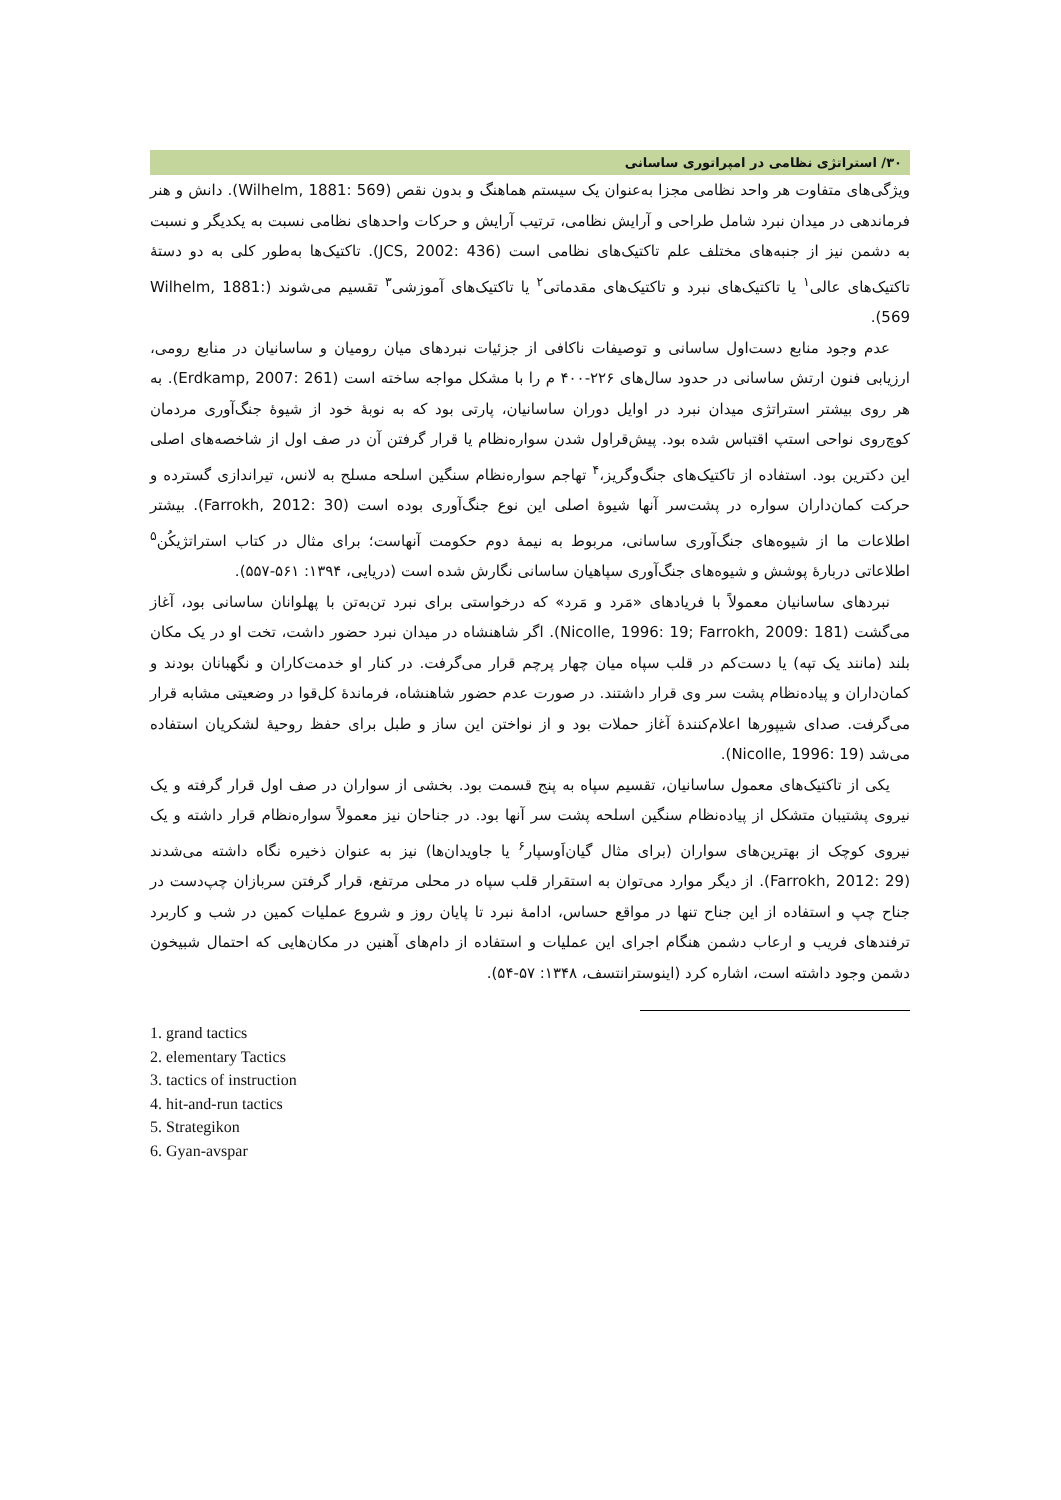۳۰/ استراتژی نظامی در امپراتوری ساسانی
ویژگی‌های متفاوت هر واحد نظامی مجزا به‌عنوان یک سیستم هماهنگ و بدون نقص (Wilhelm, 1881: 569). دانش و هنر فرماندهی در میدان نبرد شامل طراحی و آرایش نظامی، ترتیب آرایش و حرکات واحدهای نظامی نسبت به یکدیگر و نسبت به دشمن نیز از جنبه‌های مختلف علم تاکتیک‌های نظامی است (JCS, 2002: 436). تاکتیک‌ها به‌طور کلی به دو دستهٔ تاکتیک‌های عالی<sup>۱</sup> یا تاکتیک‌های نبرد و تاکتیک‌های مقدماتی<sup>۲</sup> یا تاکتیک‌های آموزشی<sup>۳</sup> تقسیم می‌شوند (Wilhelm, 1881: 569).
عدم وجود منابع دست‌اول ساسانی و توصیفات ناکافی از جزئیات نبردهای میان رومیان و ساسانیان در منابع رومی، ارزیابی فنون ارتش ساسانی در حدود سال‌های ۲۲۶-۴۰۰ م را با مشکل مواجه ساخته است (Erdkamp, 2007: 261). به هر روی بیشتر استراتژی میدان نبرد در اوایل دوران ساسانیان، پارتی بود که به نوبهٔ خود از شیوهٔ جنگ‌آوری مردمان کوچ‌روی نواحی استپ اقتباس شده بود. پیش‌قراول شدن سواره‌نظام یا قرار گرفتن آن در صف اول از شاخصه‌های اصلی این دکترین بود. استفاده از تاکتیک‌های جنگ‌وگریز،<sup>۴</sup> تهاجم سواره‌نظام سنگین اسلحه مسلح به لانس، تیراندازی گسترده و حرکت کمان‌داران سواره در پشت‌سر آنها شیوهٔ اصلی این نوع جنگ‌آوری بوده است (Farrokh, 2012: 30). بیشتر اطلاعات ما از شیوه‌های جنگ‌آوری ساسانی، مربوط به نیمهٔ دوم حکومت آنهاست؛ برای مثال در کتاب استراتژیکُن<sup>۵</sup> اطلاعاتی دربارهٔ پوشش و شیوه‌های جنگ‌آوری سپاهیان ساسانی نگارش شده است (دریایی، ۱۳۹۴: ۵۶۱-۵۵۷).
نبردهای ساسانیان معمولاً با فریادهای «مَرد و مَرد» که درخواستی برای نبرد تن‌به‌تن با پهلوانان ساسانی بود، آغاز می‌گشت (Nicolle, 1996: 19; Farrokh, 2009: 181). اگر شاهنشاه در میدان نبرد حضور داشت، تخت او در یک مکان بلند (مانند یک تپه) یا دست‌کم در قلب سپاه میان چهار پرچم قرار می‌گرفت. در کنار او خدمت‌کاران و نگهبانان بودند و کمان‌داران و پیاده‌نظام پشت سر وی قرار داشتند. در صورت عدم حضور شاهنشاه، فرماندهٔ کل‌قوا در وضعیتی مشابه قرار می‌گرفت. صدای شیپورها اعلام‌کنندهٔ آغاز حملات بود و از نواختن این ساز و طبل برای حفظ روحیهٔ لشکریان استفاده می‌شد (Nicolle, 1996: 19).
یکی از تاکتیک‌های معمول ساسانیان، تقسیم سپاه به پنج قسمت بود. بخشی از سواران در صف اول قرار گرفته و یک نیروی پشتیبان متشکل از پیاده‌نظام سنگین اسلحه پشت سر آنها بود. در جناحان نیز معمولاً سواره‌نظام قرار داشته و یک نیروی کوچک از بهترین‌های سواران (برای مثال گیان‌اَوسپار<sup>۶</sup> یا جاویدان‌ها) نیز به عنوان ذخیره نگاه داشته می‌شدند (Farrokh, 2012: 29). از دیگر موارد می‌توان به استقرار قلب سپاه در محلی مرتفع، قرار گرفتن سربازان چپ‌دست در جناح چپ و استفاده از این جناح تنها در مواقع حساس، ادامهٔ نبرد تا پایان روز و شروع عملیات کمین در شب و کاربرد ترفندهای فریب و ارعاب دشمن هنگام اجرای این عملیات و استفاده از دام‌های آهنین در مکان‌هایی که احتمال شبیخون دشمن وجود داشته است، اشاره کرد (اینوسترانتسف، ۱۳۴۸: ۵۷-۵۴).
1. grand tactics
2. elementary Tactics
3. tactics of instruction
4. hit-and-run tactics
5. Strategikon
6. Gyan-avspar